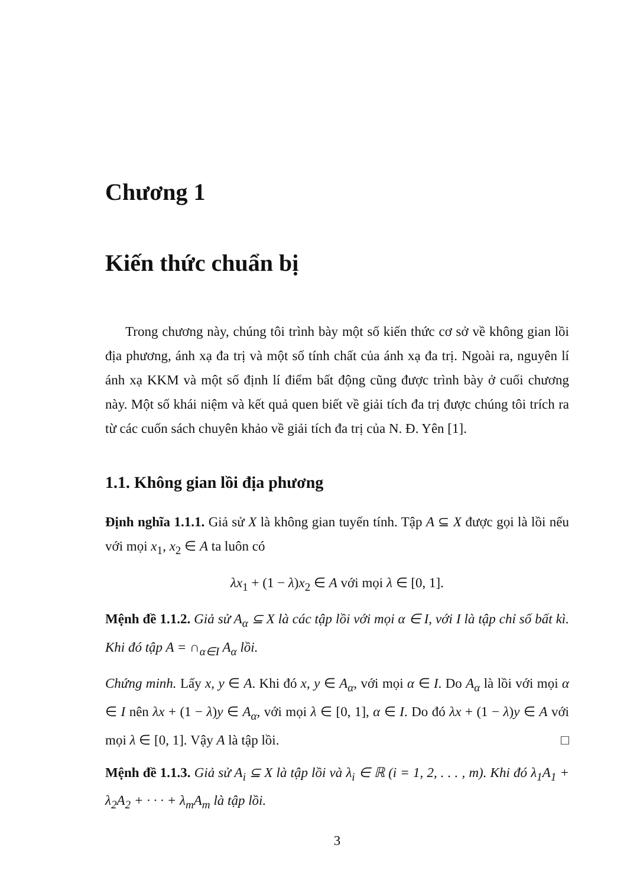Chương 1
Kiến thức chuẩn bị
Trong chương này, chúng tôi trình bày một số kiến thức cơ sở về không gian lồi địa phương, ánh xạ đa trị và một số tính chất của ánh xạ đa trị. Ngoài ra, nguyên lí ánh xạ KKM và một số định lí điểm bất động cũng được trình bày ở cuối chương này. Một số khái niệm và kết quả quen biết về giải tích đa trị được chúng tôi trích ra từ các cuốn sách chuyên khảo về giải tích đa trị của N. Đ. Yên [1].
1.1. Không gian lồi địa phương
Định nghĩa 1.1.1. Giả sử X là không gian tuyến tính. Tập A ⊆ X được gọi là lồi nếu với mọi x<sub>1</sub>, x<sub>2</sub> ∈ A ta luôn có
λx<sub>1</sub> + (1 − λ)x<sub>2</sub> ∈ A với mọi λ ∈ [0, 1].
Mệnh đề 1.1.2. Giả sử A<sub>α</sub> ⊆ X là các tập lồi với mọi α ∈ I, với I là tập chỉ số bất kì. Khi đó tập A = ∩<sub>α∈I</sub> A<sub>α</sub> lồi.
Chứng minh. Lấy x, y ∈ A. Khi đó x, y ∈ A<sub>α</sub>, với mọi α ∈ I. Do A<sub>α</sub> là lồi với mọi α ∈ I nên λx + (1 − λ)y ∈ A<sub>α</sub>, với mọi λ ∈ [0, 1], α ∈ I. Do đó λx + (1 − λ)y ∈ A với mọi λ ∈ [0, 1]. Vậy A là tập lồi. □
Mệnh đề 1.1.3. Giả sử A<sub>i</sub> ⊆ X là tập lồi và λ<sub>i</sub> ∈ ℝ (i = 1, 2, . . . , m). Khi đó λ<sub>1</sub>A<sub>1</sub> + λ<sub>2</sub>A<sub>2</sub> + · · · + λ<sub>m</sub>A<sub>m</sub> là tập lồi.
3